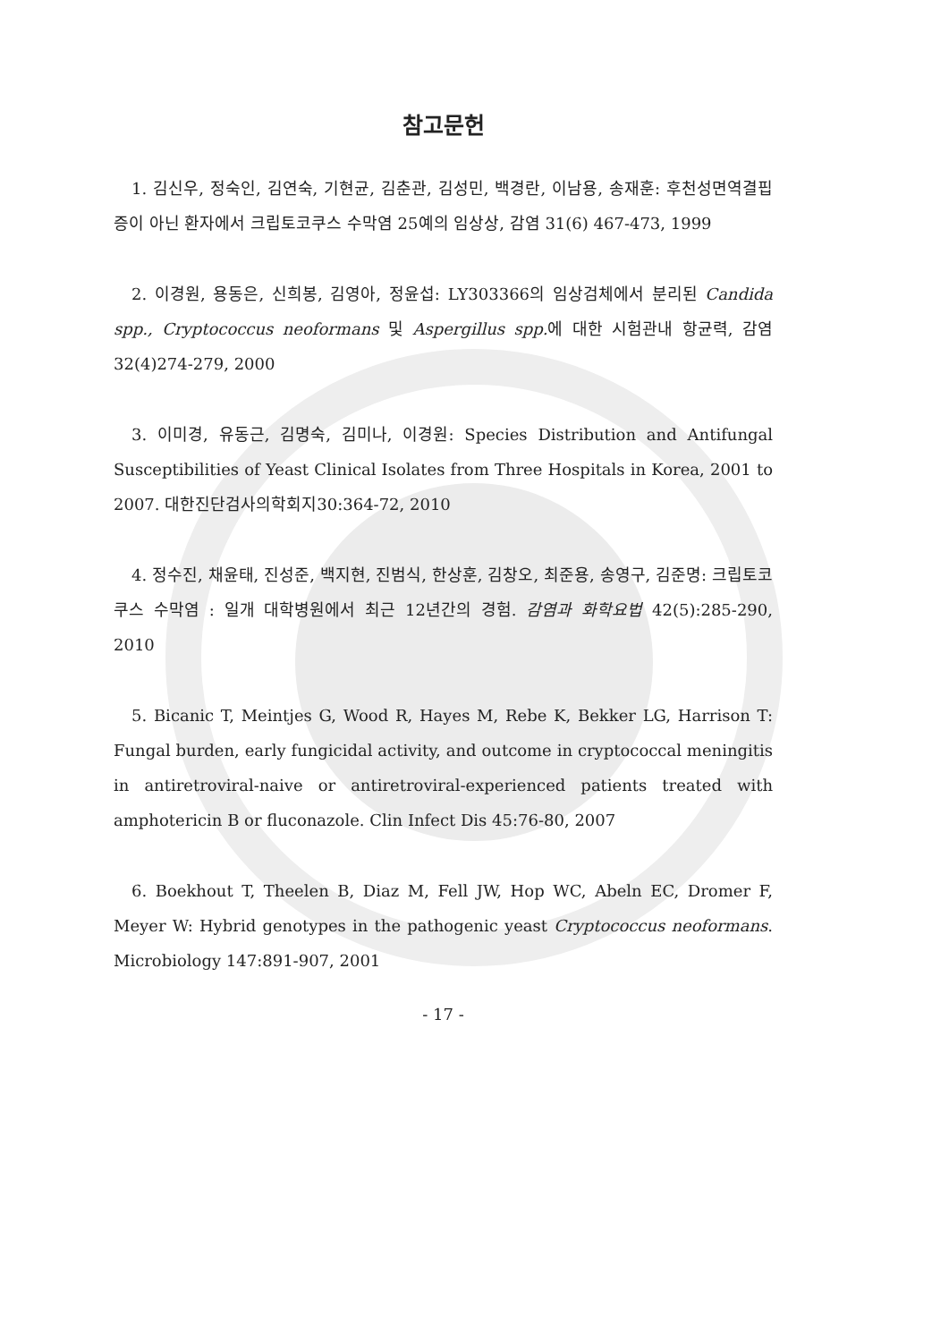참고문헌
1. 김신우, 정숙인, 김연숙, 기현균, 김춘관, 김성민, 백경란, 이남용, 송재훈: 후천성면역결핍증이 아닌 환자에서 크립토코쿠스 수막염 25예의 임상상, 감염 31(6) 467-473, 1999
2. 이경원, 용동은, 신희봉, 김영아, 정윤섭: LY303366의 임상검체에서 분리된 Candida spp., Cryptococcus neoformans 및 Aspergillus spp. 에 대한 시험관내 항균력, 감염 32(4)274-279, 2000
3. 이미경, 유동근, 김명숙, 김미나, 이경원: Species Distribution and Antifungal Susceptibilities of Yeast Clinical Isolates from Three Hospitals in Korea, 2001 to 2007. 대한진단검사의학회지30:364-72, 2010
4. 정수진, 채윤태, 진성준, 백지현, 진범식, 한상훈, 김창오, 최준용, 송영구, 김준명: 크립토코쿠스 수막염 : 일개 대학병원에서 최근 12년간의 경험. 감염과 화학요법 42(5):285-290, 2010
5. Bicanic T, Meintjes G, Wood R, Hayes M, Rebe K, Bekker LG, Harrison T: Fungal burden, early fungicidal activity, and outcome in cryptococcal meningitis in antiretroviral-naive or antiretroviral-experienced patients treated with amphotericin B or fluconazole. Clin Infect Dis 45:76-80, 2007
6. Boekhout T, Theelen B, Diaz M, Fell JW, Hop WC, Abeln EC, Dromer F, Meyer W: Hybrid genotypes in the pathogenic yeast Cryptococcus neoformans. Microbiology 147:891-907, 2001
- 17 -